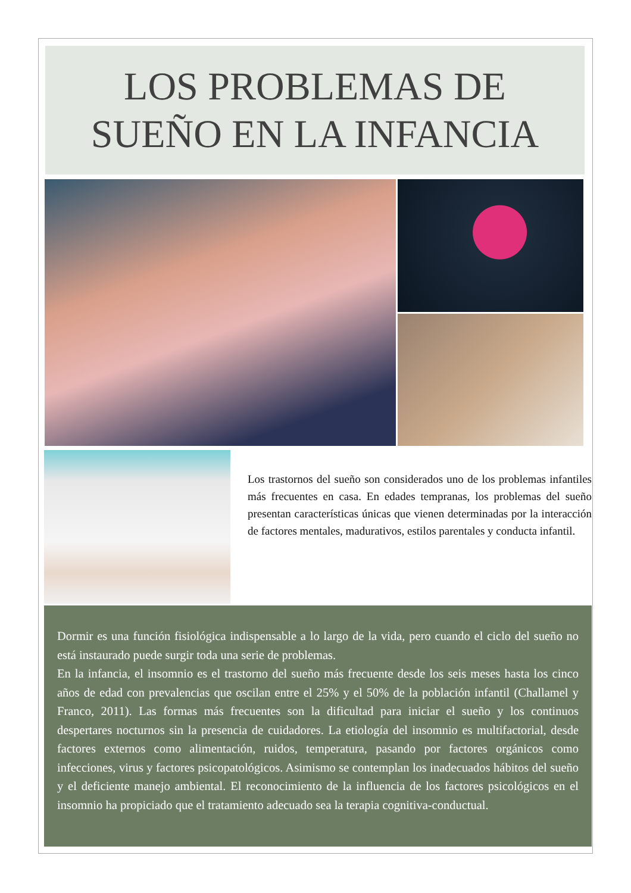LOS PROBLEMAS DE
SUEÑO EN LA INFANCIA
Los trastornos del sueño son considerados uno de los problemas infantiles más frecuentes en casa. En edades tempranas, los problemas del sueño presentan características únicas que vienen determinadas por la interacción de factores mentales, madurativos, estilos parentales y conducta infantil.
Dormir es una función fisiológica indispensable a lo largo de la vida, pero cuando el ciclo del sueño no está instaurado puede surgir toda una serie de problemas.
En la infancia, el insomnio es el trastorno del sueño más frecuente desde los seis meses hasta los cinco años de edad con prevalencias que oscilan entre el 25% y el 50% de la población infantil (Challamel y Franco, 2011). Las formas más frecuentes son la dificultad para iniciar el sueño y los continuos despertares nocturnos sin la presencia de cuidadores. La etiología del insomnio es multifactorial, desde factores externos como alimentación, ruidos, temperatura, pasando por factores orgánicos como infecciones, virus y factores psicopatológicos. Asimismo se contemplan los inadecuados hábitos del sueño y el deficiente manejo ambiental. El reconocimiento de la influencia de los factores psicológicos en el insomnio ha propiciado que el tratamiento adecuado sea la terapia cognitiva-conductual.